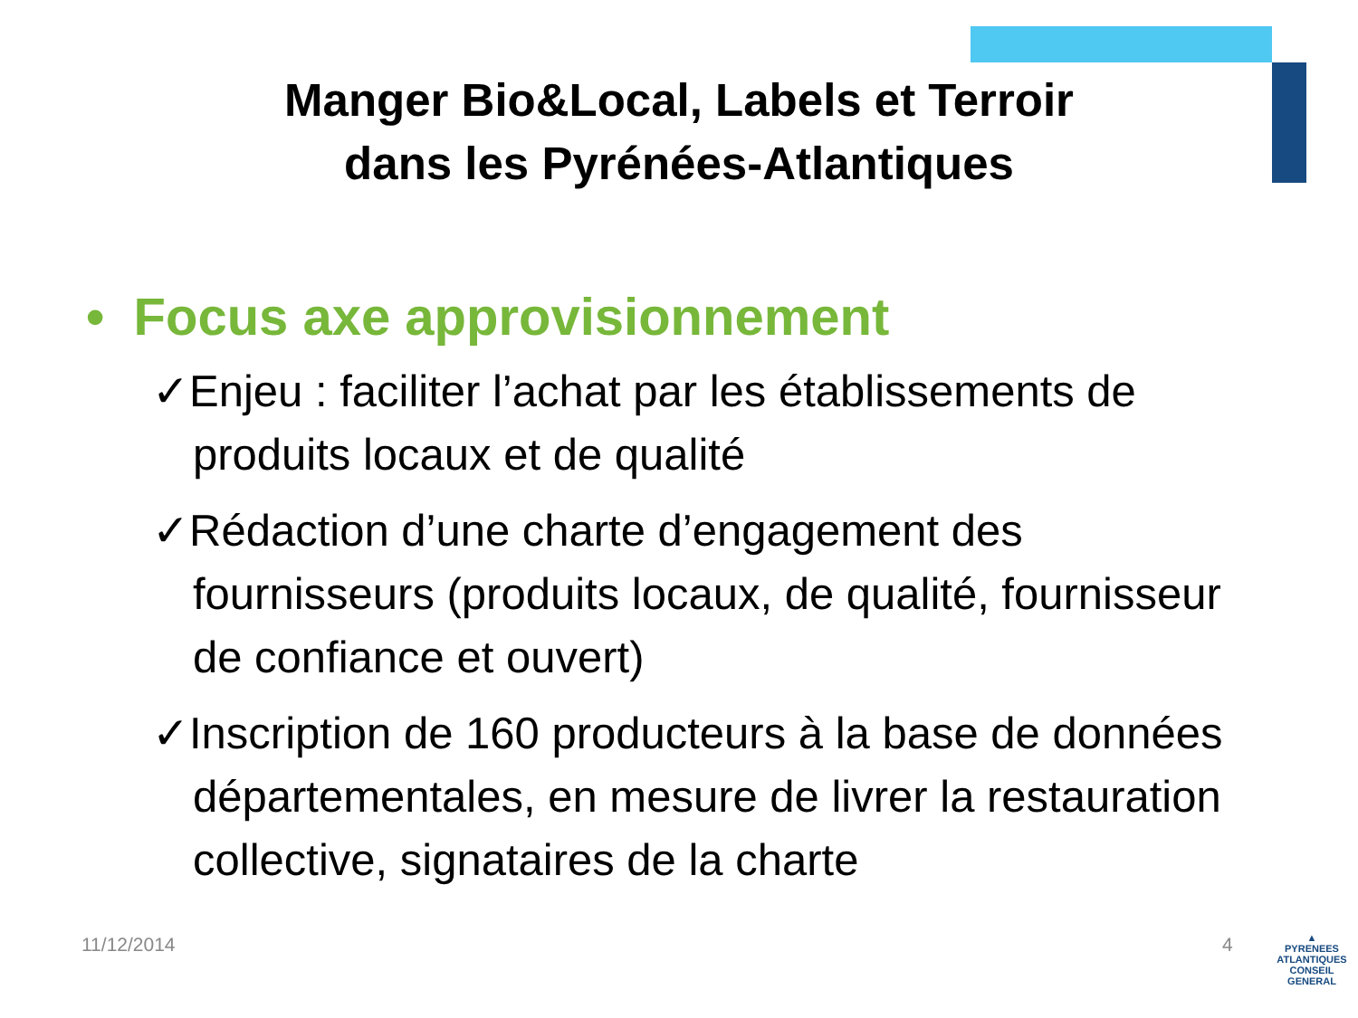Manger Bio&Local, Labels et Terroir
dans les Pyrénées-Atlantiques
• Focus axe approvisionnement
✓Enjeu : faciliter l’achat par les établissements de produits locaux et de qualité
✓Rédaction d’une charte d’engagement des fournisseurs (produits locaux, de qualité, fournisseur de confiance et ouvert)
✓Inscription de 160 producteurs à la base de données départementales, en mesure de livrer la restauration collective, signataires de la charte
11/12/2014 4
▲
PYRENEES
ATLANTIQUES
CONSEIL GENERAL